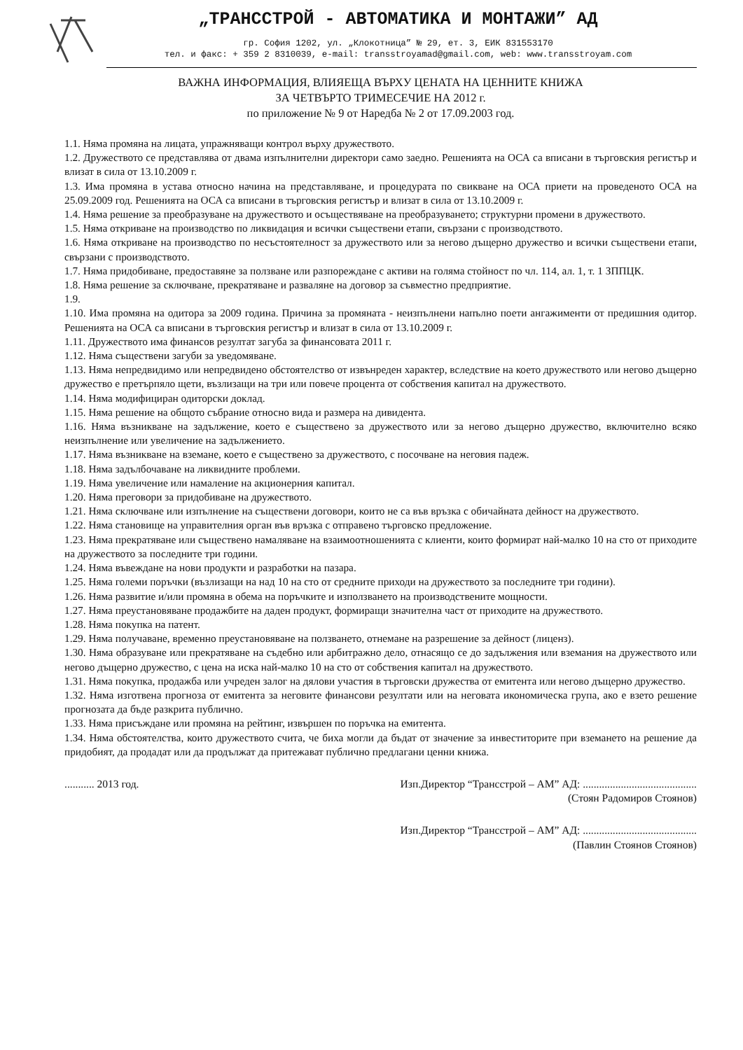„ТРАНССТРОЙ - АВТОМАТИКА И МОНТАЖИ” АД
гр. София 1202, ул. „Клокотница” № 29, ет. 3, ЕИК 831553170
тел. и факс: + 359 2 8310039, e-mail: transstroyamad@gmail.com, web: www.transstroyam.com
ВАЖНА ИНФОРМАЦИЯ, ВЛИЯЕЩА ВЪРХУ ЦЕНАТА НА ЦЕННИТЕ КНИЖА
ЗА ЧЕТВЪРТО ТРИМЕСЕЧИЕ НА 2012 г.
по приложение № 9 от Наредба № 2 от 17.09.2003 год.
1.1. Няма промяна на лицата, упражняващи контрол върху дружеството.
1.2. Дружеството се представлява от двама изпълнителни директори само заедно. Решенията на ОСА са вписани в търговския регистър и влизат в сила от 13.10.2009 г.
1.3. Има промяна в устава относно начина на представляване, и процедурата по свикване на ОСА приети на проведеното ОСА на 25.09.2009 год. Решенията на ОСА са вписани в търговския регистър и влизат в сила от 13.10.2009 г.
1.4. Няма решение за преобразуване на дружеството и осъществяване на преобразуването; структурни промени в дружеството.
1.5. Няма откриване на производство по ликвидация и всички съществени етапи, свързани с производството.
1.6. Няма откриване на производство по несъстоятелност за дружеството или за негово дъщерно дружество и всички съществени етапи, свързани с производството.
1.7. Няма придобиване, предоставяне за ползване или разпореждане с активи на голяма стойност по чл. 114, ал. 1, т. 1 ЗППЦК.
1.8. Няма решение за сключване, прекратяване и разваляне на договор за съвместно предприятие.
1.9.
1.10. Има промяна на одитора за 2009 година. Причина за промяната - неизпълнени напълно поети ангажименти от предишния одитор. Решенията на ОСА са вписани в търговския регистър и влизат в сила от 13.10.2009 г.
1.11. Дружеството има финансов резултат загуба за финансовата 2011 г.
1.12. Няма съществени загуби за уведомяване.
1.13. Няма непредвидимо или непредвидено обстоятелство от извънреден характер, вследствие на което дружеството или негово дъщерно дружество е претърпяло щети, възлизащи на три или повече процента от собствения капитал на дружеството.
1.14. Няма модифициран одиторски доклад.
1.15. Няма решение на общото събрание относно вида и размера на дивидента.
1.16. Няма възникване на задължение, което е съществено за дружеството или за негово дъщерно дружество, включително всяко неизпълнение или увеличение на задължението.
1.17. Няма възникване на вземане, което е съществено за дружеството, с посочване на неговия падеж.
1.18. Няма задълбочаване на ликвидните проблеми.
1.19. Няма увеличение или намаление на акционерния капитал.
1.20. Няма преговори за придобиване на дружеството.
1.21. Няма сключване или изпълнение на съществени договори, които не са във връзка с обичайната дейност на дружеството.
1.22. Няма становище на управителния орган във връзка с отправено търговско предложение.
1.23. Няма прекратяване или съществено намаляване на взаимоотношенията с клиенти, които формират най-малко 10 на сто от приходите на дружеството за последните три години.
1.24. Няма въвеждане на нови продукти и разработки на пазара.
1.25. Няма големи поръчки (възлизащи на над 10 на сто от средните приходи на дружеството за последните три години).
1.26. Няма развитие и/или промяна в обема на поръчките и използването на производствените мощности.
1.27. Няма преустановяване продажбите на даден продукт, формиращи значителна част от приходите на дружеството.
1.28. Няма покупка на патент.
1.29. Няма получаване, временно преустановяване на ползването, отнемане на разрешение за дейност (лиценз).
1.30. Няма образуване или прекратяване на съдебно или арбитражно дело, отнасящо се до задължения или вземания на дружеството или негово дъщерно дружество, с цена на иска най-малко 10 на сто от собствения капитал на дружеството.
1.31. Няма покупка, продажба или учреден залог на дялови участия в търговски дружества от емитента или негово дъщерно дружество.
1.32. Няма изготвена прогноза от емитента за неговите финансови резултати или на неговата икономическа група, ако е взето решение прогнозата да бъде разкрита публично.
1.33. Няма присъждане или промяна на рейтинг, извършен по поръчка на емитента.
1.34. Няма обстоятелства, които дружеството счита, че биха могли да бъдат от значение за инвеститорите при вземането на решение да придобият, да продадат или да продължат да притежават публично предлагани ценни книжа.
........... 2013 год. Изп.Директор “Трансстрой – АМ” АД: ..........................................
(Стоян Радомиров Стоянов)
Изп.Директор “Трансстрой – АМ” АД: ..........................................
(Павлин Стоянов Стоянов)